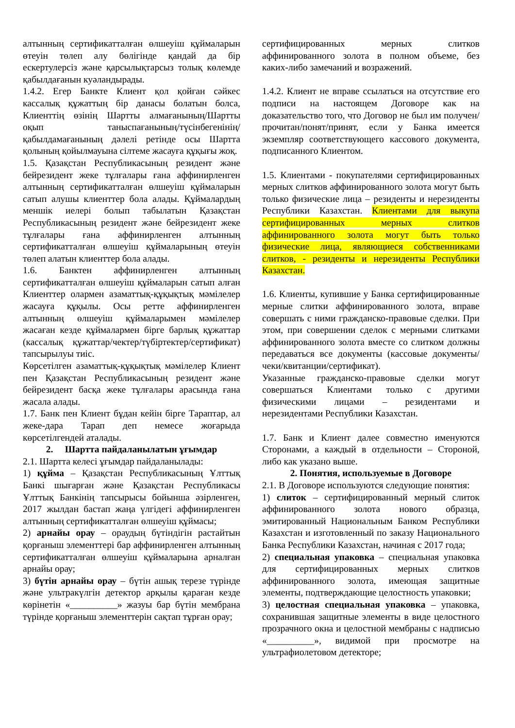алтынның сертификатталған өлшеуіш құймаларын өтеуін төлеп алу бөлігінде қандай да бір ескертулерсіз және қарсылықтарсыз толық көлемде қабылдағанын куәландырады.
1.4.2. Егер Банкте Клиент қол қойған сәйкес кассалық құжаттың бір данасы болатын болса, Клиенттің өзінің Шартты алмағанының/Шартты оқып таныспағанының/түсінбегенінің/қабылдамағанының дәлелі ретінде осы Шартта қолының қойылмауына сілтеме жасауға құқығы жоқ.
1.5. Қазақстан Республикасының резидент және бейрезидент жеке тұлғалары ғана аффинирленген алтынның сертификатталған өлшеуіш құймаларын сатып алушы клиенттер бола алады. Құймалардың меншік иелері болып табылатын Қазақстан Республикасының резидент және бейрезидент жеке тұлғалары ғана аффинирленген алтынның сертификатталған өлшеуіш құймаларының өтеуін төлеп алатын клиенттер бола алады.
1.6. Банктен аффинирленген алтынның сертификатталған өлшеуіш құймаларын сатып алған Клиенттер олармен азаматтық-құқықтық мәмілелер жасауға құқылы. Осы ретте аффинирленген алтынның өлшеуіш құймаларымен мәмілелер жасаған кезде құймалармен бірге барлық құжаттар (кассалық құжаттар/чектер/түбіртектер/сертификат) тапсырылуы тиіс.
Көрсетілген азаматтық-құқықтық мәмілелер Клиент пен Қазақстан Республикасының резидент және бейрезидент басқа жеке тұлғалары арасында ғана жасала алады.
1.7. Банк пен Клиент бұдан кейін бірге Тараптар, ал жеке-дара Тарап деп немесе жоғарыда көрсетілгендей аталады.
2. Шартта пайдаланылатын ұғымдар
2.1. Шартта келесі ұғымдар пайдаланылады:
1) құйма – Қазақстан Республикасының Ұлттық Банкі шығарған және Қазақстан Республикасы Ұлттық Банкінің тапсырысы бойынша әзірленген, 2017 жылдан бастап жаңа үлгідегі аффинирленген алтынның сертификатталған өлшеуіш құймасы;
2) арнайы орау – ораудың бүтіндігін растайтын қорғаныш элементтері бар аффинирленген алтынның сертификатталған өлшеуіш құймаларына арналған арнайы орау;
3) бүтін арнайы орау – бүтін ашық терезе түрінде және ультракүлгін детектор арқылы қараған кезде көрінетін «__________» жазуы бар бүтін мембрана түрінде қорғаныш элементтерін сақтап тұрған орау;
сертифицированных мерных слитков аффинированного золота в полном объеме, без каких-либо замечаний и возражений.
1.4.2. Клиент не вправе ссылаться на отсутствие его подписи на настоящем Договоре как на доказательство того, что Договор не был им получен/прочитан/понят/принят, если у Банка имеется экземпляр соответствующего кассового документа, подписанного Клиентом.
1.5. Клиентами - покупателями сертифицированных мерных слитков аффинированного золота могут быть только физические лица – резиденты и нерезиденты Республики Казахстан. Клиентами для выкупа сертифицированных мерных слитков аффинированного золота могут быть только физические лица, являющиеся собственниками слитков, - резиденты и нерезиденты Республики Казахстан.
1.6. Клиенты, купившие у Банка сертифицированные мерные слитки аффинированного золота, вправе совершать с ними гражданско-правовые сделки. При этом, при совершении сделок с мерными слитками аффинированного золота вместе со слитком должны передаваться все документы (кассовые документы/чеки/квитанции/сертификат).
Указанные гражданско-правовые сделки могут совершаться Клиентами только с другими физическими лицами – резидентами и нерезидентами Республики Казахстан.
1.7. Банк и Клиент далее совместно именуются Сторонами, а каждый в отдельности – Стороной, либо как указано выше.
2. Понятия, используемые в Договоре
2.1. В Договоре используются следующие понятия:
1) слиток – сертифицированный мерный слиток аффинированного золота нового образца, эмитированный Национальным Банком Республики Казахстан и изготовленный по заказу Национального Банка Республики Казахстан, начиная с 2017 года;
2) специальная упаковка – специальная упаковка для сертифицированных мерных слитков аффинированного золота, имеющая защитные элементы, подтверждающие целостность упаковки;
3) целостная специальная упаковка – упаковка, сохранившая защитные элементы в виде целостного прозрачного окна и целостной мембраны с надписью «__________», видимой при просмотре на ультрафиолетовом детекторе;